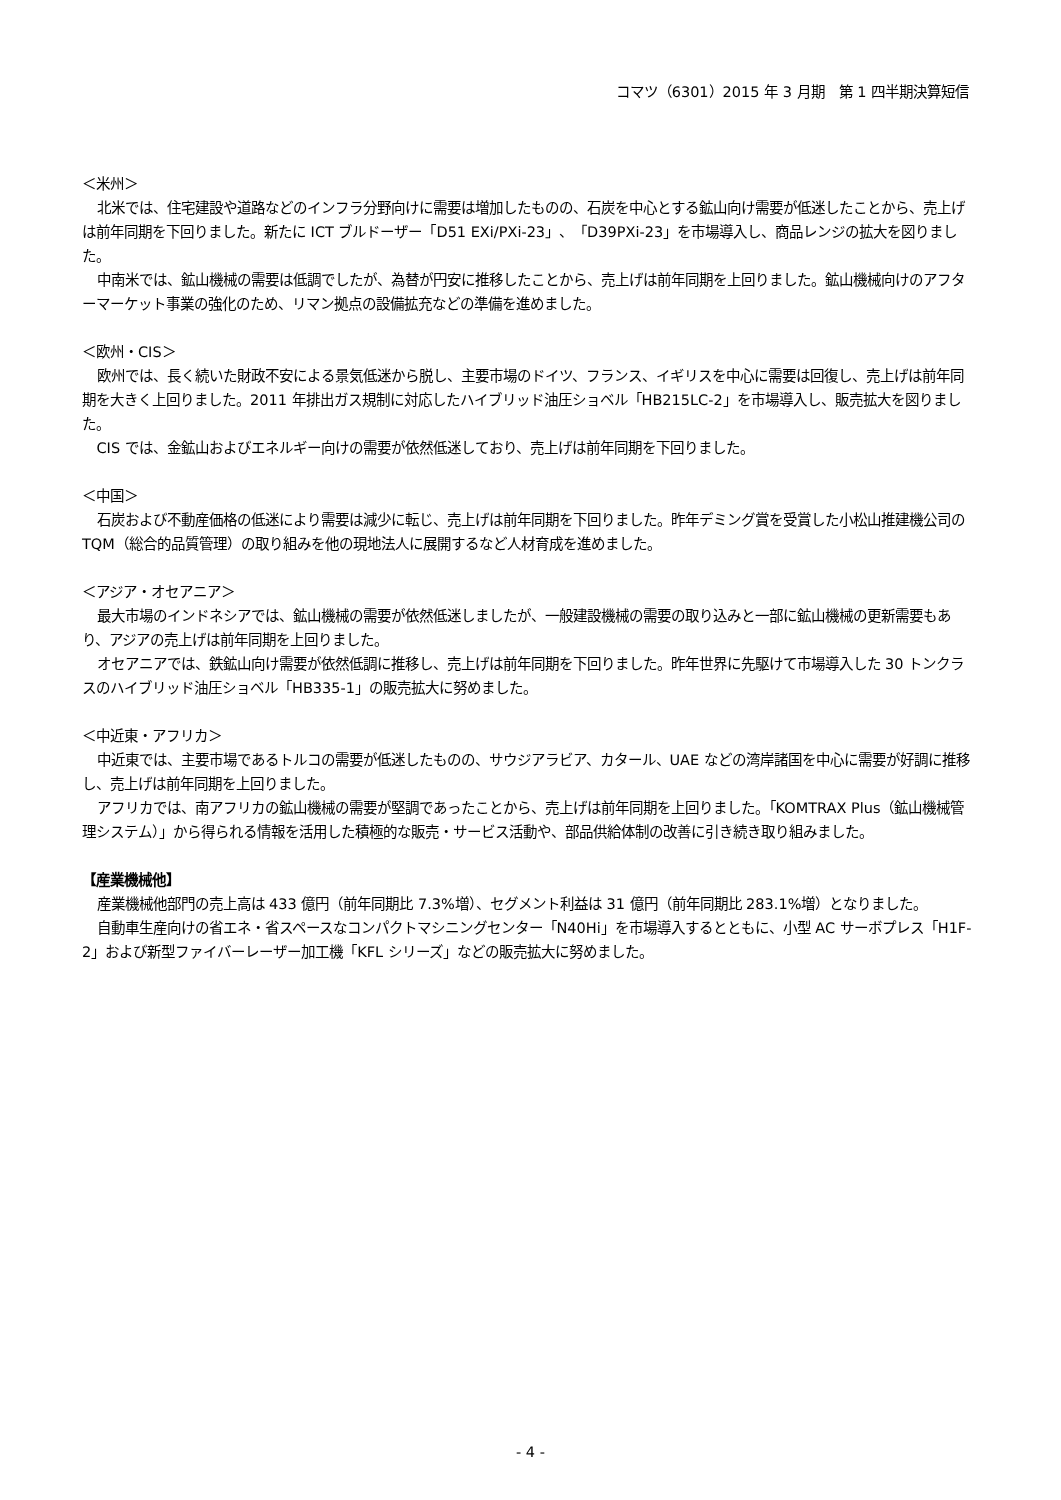コマツ（6301）2015 年 3 月期　第 1 四半期決算短信
＜米州＞
北米では、住宅建設や道路などのインフラ分野向けに需要は増加したものの、石炭を中心とする鉱山向け需要が低迷したことから、売上げは前年同期を下回りました。新たに ICT ブルドーザー「D51 EXi/PXi-23」、「D39PXi-23」を市場導入し、商品レンジの拡大を図りました。
中南米では、鉱山機械の需要は低調でしたが、為替が円安に推移したことから、売上げは前年同期を上回りました。鉱山機械向けのアフターマーケット事業の強化のため、リマン拠点の設備拡充などの準備を進めました。
＜欧州・CIS＞
欧州では、長く続いた財政不安による景気低迷から脱し、主要市場のドイツ、フランス、イギリスを中心に需要は回復し、売上げは前年同期を大きく上回りました。2011 年排出ガス規制に対応したハイブリッド油圧ショベル「HB215LC-2」を市場導入し、販売拡大を図りました。
CIS では、金鉱山およびエネルギー向けの需要が依然低迷しており、売上げは前年同期を下回りました。
＜中国＞
石炭および不動産価格の低迷により需要は減少に転じ、売上げは前年同期を下回りました。昨年デミング賞を受賞した小松山推建機公司の TQM（総合的品質管理）の取り組みを他の現地法人に展開するなど人材育成を進めました。
＜アジア・オセアニア＞
最大市場のインドネシアでは、鉱山機械の需要が依然低迷しましたが、一般建設機械の需要の取り込みと一部に鉱山機械の更新需要もあり、アジアの売上げは前年同期を上回りました。
オセアニアでは、鉄鉱山向け需要が依然低調に推移し、売上げは前年同期を下回りました。昨年世界に先駆けて市場導入した 30 トンクラスのハイブリッド油圧ショベル「HB335-1」の販売拡大に努めました。
＜中近東・アフリカ＞
中近東では、主要市場であるトルコの需要が低迷したものの、サウジアラビア、カタール、UAE などの湾岸諸国を中心に需要が好調に推移し、売上げは前年同期を上回りました。
アフリカでは、南アフリカの鉱山機械の需要が堅調であったことから、売上げは前年同期を上回りました。「KOMTRAX Plus（鉱山機械管理システム）」から得られる情報を活用した積極的な販売・サービス活動や、部品供給体制の改善に引き続き取り組みました。
【産業機械他】
産業機械他部門の売上高は 433 億円（前年同期比 7.3%増）、セグメント利益は 31 億円（前年同期比 283.1%増）となりました。
自動車生産向けの省エネ・省スペースなコンパクトマシニングセンター「N40Hi」を市場導入するとともに、小型 AC サーボプレス「H1F-2」および新型ファイバーレーザー加工機「KFL シリーズ」などの販売拡大に努めました。
- 4 -